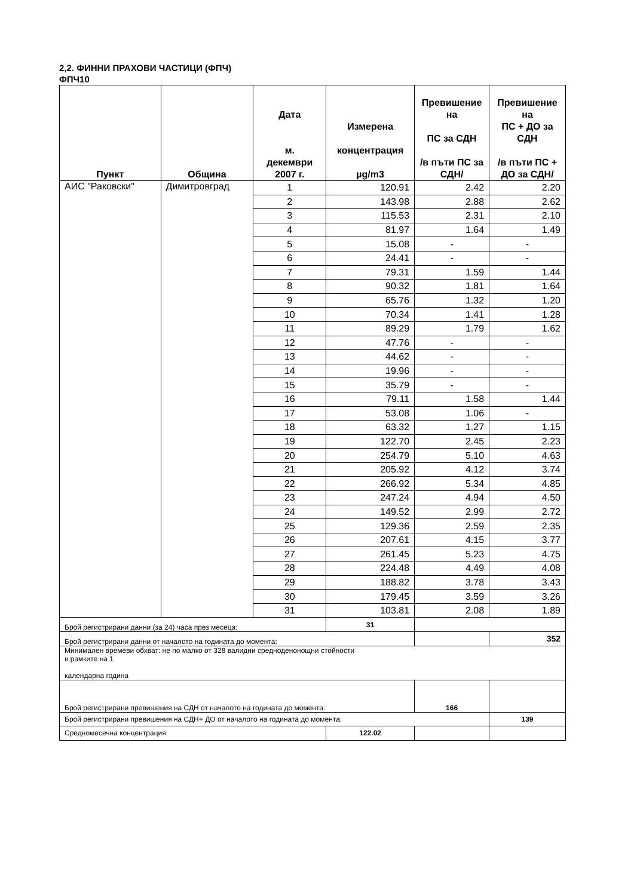2,2. ФИННИ ПРАХОВИ ЧАСТИЦИ (ФПЧ)
ФПЧ10
| Пункт | Община | Дата м. декември 2007 г. | Измерена концентрация µg/m3 | Превишение на ПС за СДН /в пъти ПС за СДН/ | Превишение на ПС + ДО за СДН /в пъти ПС + ДО за СДН/ |
| --- | --- | --- | --- | --- | --- |
| АИС "Раковски" | Димитровград | 1 | 120.91 | 2.42 | 2.20 |
| | | 2 | 143.98 | 2.88 | 2.62 |
| | | 3 | 115.53 | 2.31 | 2.10 |
| | | 4 | 81.97 | 1.64 | 1.49 |
| | | 5 | 15.08 | - | - |
| | | 6 | 24.41 | - | - |
| | | 7 | 79.31 | 1.59 | 1.44 |
| | | 8 | 90.32 | 1.81 | 1.64 |
| | | 9 | 65.76 | 1.32 | 1.20 |
| | | 10 | 70.34 | 1.41 | 1.28 |
| | | 11 | 89.29 | 1.79 | 1.62 |
| | | 12 | 47.76 | - | - |
| | | 13 | 44.62 | - | - |
| | | 14 | 19.96 | - | - |
| | | 15 | 35.79 | - | - |
| | | 16 | 79.11 | 1.58 | 1.44 |
| | | 17 | 53.08 | 1.06 | - |
| | | 18 | 63.32 | 1.27 | 1.15 |
| | | 19 | 122.70 | 2.45 | 2.23 |
| | | 20 | 254.79 | 5.10 | 4.63 |
| | | 21 | 205.92 | 4.12 | 3.74 |
| | | 22 | 266.92 | 5.34 | 4.85 |
| | | 23 | 247.24 | 4.94 | 4.50 |
| | | 24 | 149.52 | 2.99 | 2.72 |
| | | 25 | 129.36 | 2.59 | 2.35 |
| | | 26 | 207.61 | 4.15 | 3.77 |
| | | 27 | 261.45 | 5.23 | 4.75 |
| | | 28 | 224.48 | 4.49 | 4.08 |
| | | 29 | 188.82 | 3.78 | 3.43 |
| | | 30 | 179.45 | 3.59 | 3.26 |
| | | 31 | 103.81 | 2.08 | 1.89 |
| Брой регистрирани данни (за 24) часа през месеца: | | | 31 | | |
| Брой регистрирани данни от началото на годината до момента: | | | | | 352 |
| Минимален времеви обхват: не по малко от 328 валидни средноденонощни стойности в рамките на 1 календарна година | | | | | |
| Брой регистрирани превишения на СДН от началото на годината до момента: | | | | 166 | |
| Брой регистрирани превишения на СДН+ ДО от началото на годината до момента: | | | | | 139 |
| Средномесечна концентрация | | | 122.02 | | |